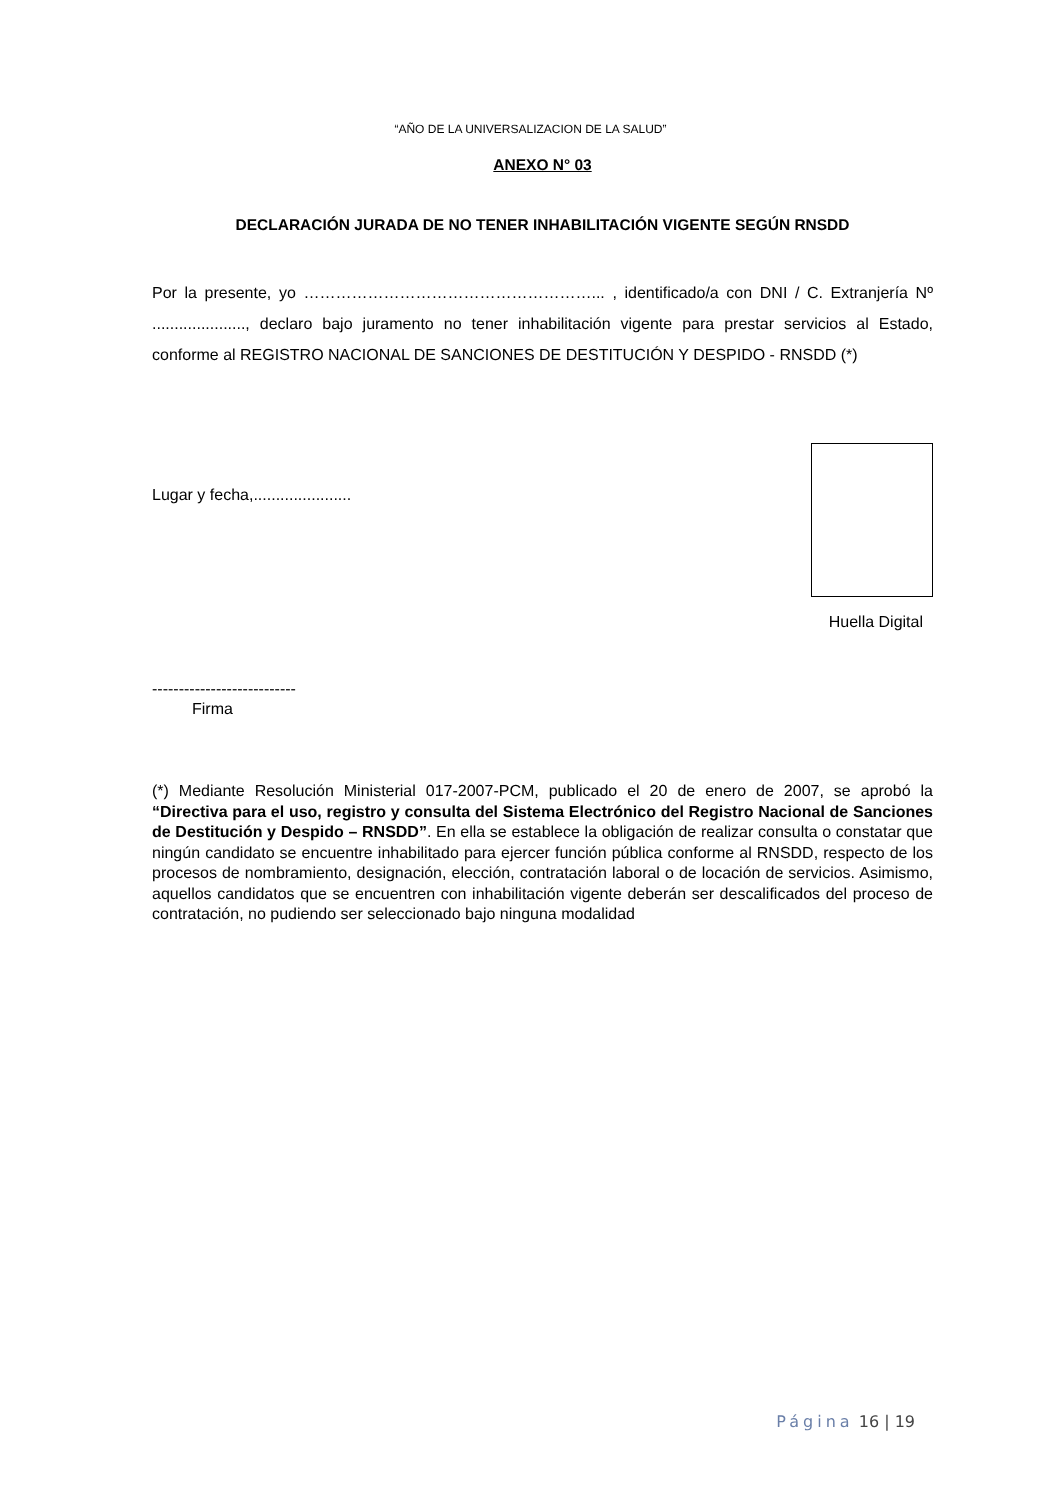“AÑO DE LA UNIVERSALIZACION DE LA SALUD”
ANEXO N° 03
DECLARACIÓN JURADA DE NO TENER INHABILITACIÓN VIGENTE SEGÚN RNSDD
Por la presente, yo ………………………………………………... , identificado/a con DNI / C. Extranjería Nº ....................., declaro bajo juramento no tener inhabilitación vigente para prestar servicios al Estado, conforme al REGISTRO NACIONAL DE SANCIONES DE DESTITUCIÓN Y DESPIDO - RNSDD (*)
Lugar y fecha,......................
Huella Digital
---------------------------
Firma
(*) Mediante Resolución Ministerial 017-2007-PCM, publicado el 20 de enero de 2007, se aprobó la “Directiva para el uso, registro y consulta del Sistema Electrónico del Registro Nacional de Sanciones de Destitución y Despido – RNSDD”. En ella se establece la obligación de realizar consulta o constatar que ningún candidato se encuentre inhabilitado para ejercer función pública conforme al RNSDD, respecto de los procesos de nombramiento, designación, elección, contratación laboral o de locación de servicios. Asimismo, aquellos candidatos que se encuentren con inhabilitación vigente deberán ser descalificados del proceso de contratación, no pudiendo ser seleccionado bajo ninguna modalidad
Página 16 | 19